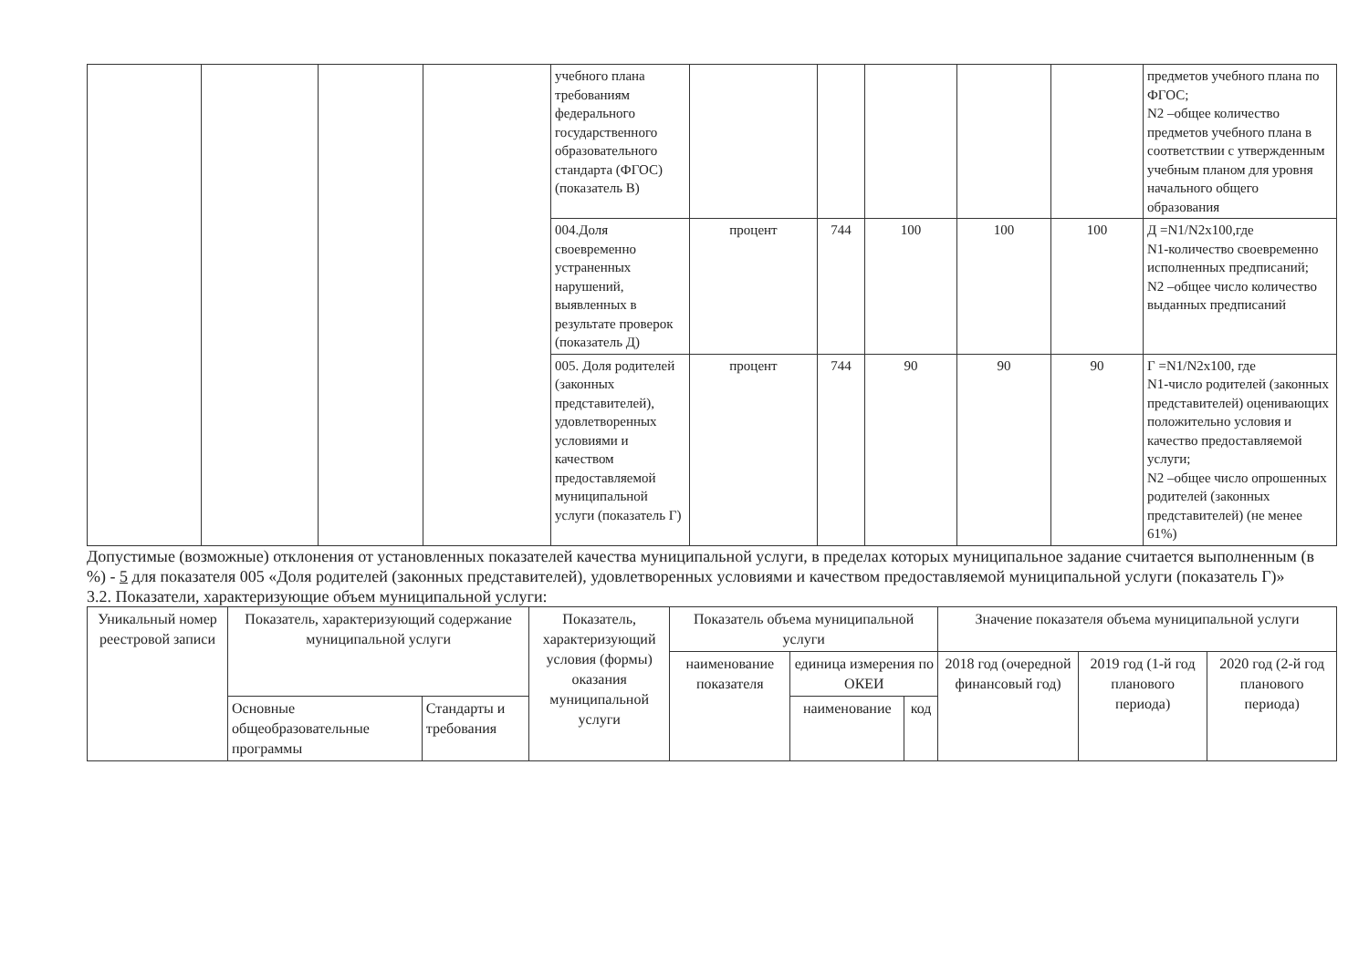| | | | | учебного плана требованиям федерального государственного образовательного стандарта (ФГОС) (показатель В) | | | | | | предметов учебного плана по ФГОС; N2 –общее количество предметов учебного плана в соответствии с утвержденным учебным планом для уровня начального общего образования |
| | | | | 004.Доля своевременно устраненных нарушений, выявленных в результате проверок (показатель Д) | процент | 744 | 100 | 100 | 100 | Д =N1/N2x100,где N1-количество своевременно исполненных предписаний; N2 –общее число количество выданных предписаний |
| | | | | 005. Доля родителей (законных представителей), удовлетворенных условиями и качеством предоставляемой муниципальной услуги (показатель Г) | процент | 744 | 90 | 90 | 90 | Г =N1/N2x100, где N1-число родителей (законных представителей) оценивающих положительно условия и качество предоставляемой услуги; N2 –общее число опрошенных родителей (законных представителей) (не менее 61%) |
Допустимые (возможные) отклонения от установленных показателей качества муниципальной услуги, в пределах которых муниципальное задание считается выполненным (в %) - 5 для показателя 005 «Доля родителей (законных представителей), удовлетворенных условиями и качеством предоставляемой муниципальной услуги (показатель Г)»
3.2. Показатели, характеризующие объем муниципальной услуги:
| Уникальный номер реестровой записи | Показатель, характеризующий содержание муниципальной услуги | | Показатель, характеризующий условия (формы) оказания муниципальной услуги | Показатель объема муниципальной услуги | | | Значение показателя объема муниципальной услуги | | |
| --- | --- | --- | --- | --- | --- | --- | --- | --- | --- |
| | | | | наименование показателя | единица измерения по ОКЕИ | | 2018 год (очередной финансовый год) | 2019 год (1-й год планового периода) | 2020 год (2-й год планового периода) |
| | Основные общеобразовательные программы | Стандарты и требования | | | наименование | код | | | |